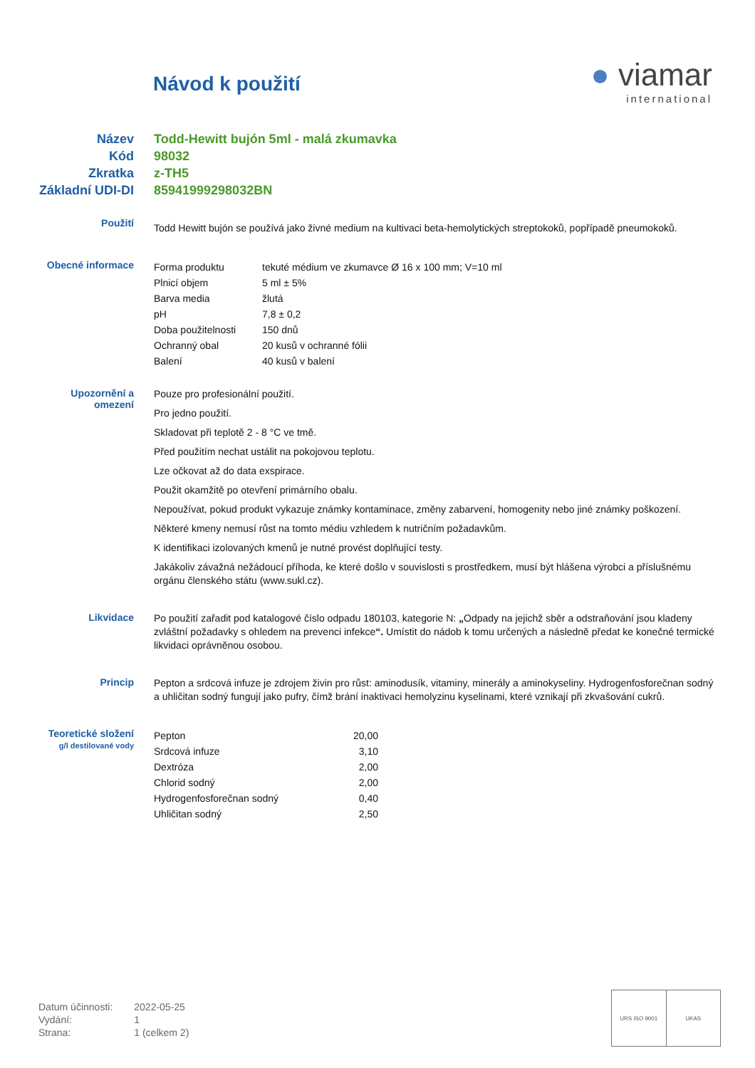Návod k použití
● viamar
international
Název Todd-Hewitt bujón 5ml - malá zkumavka
Kód 98032
Zkratka z-TH5
Základní UDI-DI 85941999298032BN
Použití
Todd Hewitt bujón se používá jako živné medium na kultivaci beta-hemolytických streptokoků, popřípadě pneumokoků.
Obecné informace
| Forma produktu | tekuté médium ve zkumavce Ø 16 x 100 mm; V=10 ml |
| Plnicí objem | 5 ml ± 5% |
| Barva media | žlutá |
| pH | 7,8 ± 0,2 |
| Doba použitelnosti | 150 dnů |
| Ochranný obal | 20 kusů v ochranné fólii |
| Balení | 40 kusů v balení |
Upozornění a
omezení
Pouze pro profesionální použití.
Pro jedno použití.
Skladovat při teplotě 2 - 8 °C ve tmě.
Před použitím nechat ustálit na pokojovou teplotu.
Lze očkovat až do data exspirace.
Použit okamžitě po otevření primárního obalu.
Nepoužívat, pokud produkt vykazuje známky kontaminace, změny zabarvení, homogenity nebo jiné známky poškození.
Některé kmeny nemusí růst na tomto médiu vzhledem k nutričním požadavkům.
K identifikaci izolovaných kmenů je nutné provést doplňující testy.
Jakákoliv závažná nežádoucí příhoda, ke které došlo v souvislosti s prostředkem, musí být hlášena výrobci a příslušnému orgánu členského státu (www.sukl.cz).
Likvidace
Po použití zařadit pod katalogové číslo odpadu 180103, kategorie N: „Odpady na jejichž sběr a odstraňování jsou kladeny zvláštní požadavky s ohledem na prevenci infekce“. Umístit do nádob k tomu určených a následně předat ke konečné termické likvidaci oprávněnou osobou.
Princip
Pepton a srdcová infuze je zdrojem živin pro růst: aminodusík, vitaminy, minerály a aminokyseliny. Hydrogenfosforečnan sodný a uhličitan sodný fungují jako pufry, čímž brání inaktivaci hemolyzinu kyselinami, které vznikají při zkvašování cukrů.
Teoretické složení
g/l destilované vody
| Pepton | 20,00 |
| Srdcová infuze | 3,10 |
| Dextróza | 2,00 |
| Chlorid sodný | 2,00 |
| Hydrogenfosforečnan sodný | 0,40 |
| Uhličitan sodný | 2,50 |
| Datum účinnosti: | 2022-05-25 |
| Vydání: | 1 |
| Strana: | 1 (celkem 2) |
URS ISO 9001 UKAS